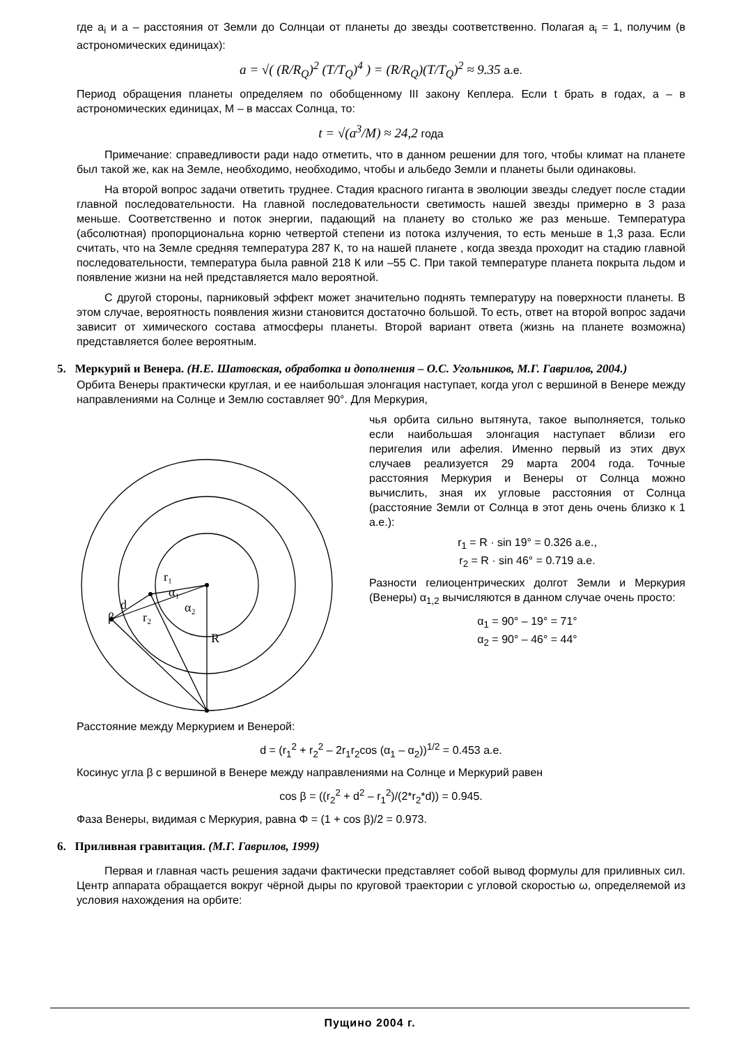где a<sub>i</sub> и a – расстояния от Земли до Солнцаи от планеты до звезды соответственно. Полагая a<sub>i</sub> = 1, получим (в астрономических единицах):
a = √( (R/R<sub>Q</sub>)<sup>2</sup> (T/T<sub>Q</sub>)<sup>4</sup> ) = (R/R<sub>Q</sub>)(T/T<sub>Q</sub>)<sup>2</sup> ≈ 9.35 а.е.
Период обращения планеты определяем по обобщенному III закону Кеплера. Если t брать в годах, a – в астрономических единицах, M – в массах Солнца, то:
t = √(a<sup>3</sup>/M) ≈ 24,2 года
Примечание: справедливости ради надо отметить, что в данном решении для того, чтобы климат на планете был такой же, как на Земле, необходимо, необходимо, чтобы и альбедо Земли и планеты были одинаковы.
На второй вопрос задачи ответить труднее. Стадия красного гиганта в эволюции звезды следует после стадии главной последовательности. На главной последовательности светимость нашей звезды примерно в 3 раза меньше. Соответственно и поток энергии, падающий на планету во столько же раз меньше. Температура (абсолютная) пропорциональна корню четвертой степени из потока излучения, то есть меньше в 1,3 раза. Если считать, что на Земле средняя температура 287 К, то на нашей планете , когда звезда проходит на стадию главной последовательности, температура была равной 218 К или –55 С. При такой температуре планета покрыта льдом и появление жизни на ней представляется мало вероятной.
С другой стороны, парниковый эффект может значительно поднять температуру на поверхности планеты. В этом случае, вероятность появления жизни становится достаточно большой. То есть, ответ на второй вопрос задачи зависит от химического состава атмосферы планеты. Второй вариант ответа (жизнь на планете возможна) представляется более вероятным.
5. Меркурий и Венера. (Н.Е. Шатовская, обработка и дополнения – О.С. Угольников, М.Г. Гаврилов, 2004.)
Орбита Венеры практически круглая, и ее наибольшая элонгация наступает, когда угол с вершиной в Венере между направлениями на Солнце и Землю составляет 90°. Для Меркурия,
r₁
α₁
α₂
d
β
r₂
R
чья орбита сильно вытянута, такое выполняется, только если наибольшая элонгация наступает вблизи его перигелия или афелия. Именно первый из этих двух случаев реализуется 29 марта 2004 года. Точные расстояния Меркурия и Венеры от Солнца можно вычислить, зная их угловые расстояния от Солнца (расстояние Земли от Солнца в этот день очень близко к 1 а.е.):
r<sub>1</sub> = R · sin 19° = 0.326 а.е.,
r<sub>2</sub> = R · sin 46° = 0.719 а.е.
Разности гелиоцентрических долгот Земли и Меркурия (Венеры) α<sub>1,2</sub> вычисляются в данном случае очень просто:
α<sub>1</sub> = 90° – 19° = 71°
α<sub>2</sub> = 90° – 46° = 44°
Расстояние между Меркурием и Венерой:
d = (r<sub>1</sub><sup>2</sup> + r<sub>2</sub><sup>2</sup> – 2r<sub>1</sub>r<sub>2</sub>cos (α<sub>1</sub> – α<sub>2</sub>))<sup>1/2</sup> = 0.453 а.е.
Косинус угла β с вершиной в Венере между направлениями на Солнце и Меркурий равен
cos β = ((r<sub>2</sub><sup>2</sup> + d<sup>2</sup> – r<sub>1</sub><sup>2</sup>)/(2*r<sub>2</sub>*d)) = 0.945.
Фаза Венеры, видимая с Меркурия, равна Φ = (1 + cos β)/2 = 0.973.
6. Приливная гравитация. (М.Г. Гаврилов, 1999)
Первая и главная часть решения задачи фактически представляет собой вывод формулы для приливных сил. Центр аппарата обращается вокруг чёрной дыры по круговой траектории с угловой скоростью ω, определяемой из условия нахождения на орбите:
Пущино 2004 г.